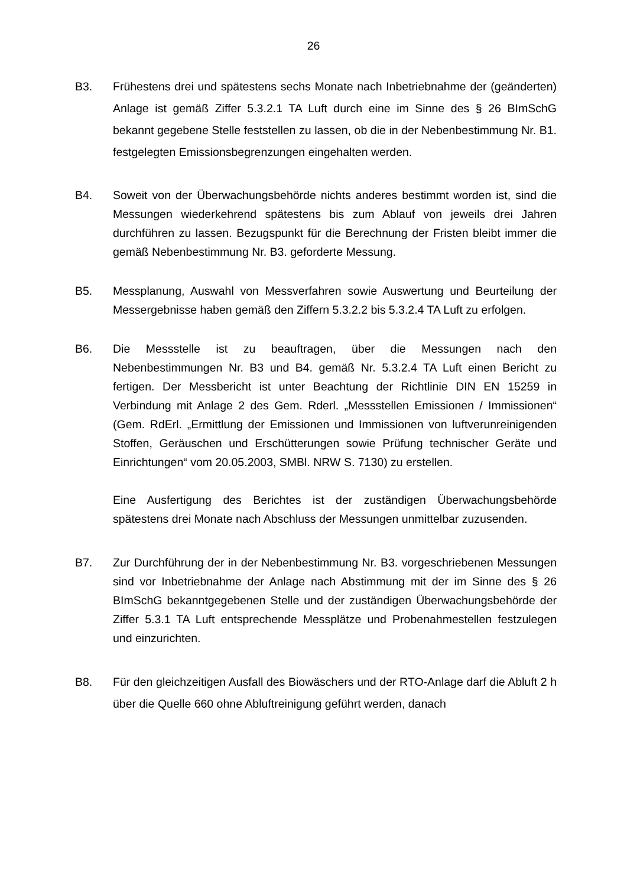26
B3. Frühestens drei und spätestens sechs Monate nach Inbetriebnahme der (geänderten) Anlage ist gemäß Ziffer 5.3.2.1 TA Luft durch eine im Sinne des § 26 BImSchG bekannt gegebene Stelle feststellen zu lassen, ob die in der Nebenbestimmung Nr. B1. festgelegten Emissionsbegrenzungen eingehalten werden.
B4. Soweit von der Überwachungsbehörde nichts anderes bestimmt worden ist, sind die Messungen wiederkehrend spätestens bis zum Ablauf von jeweils drei Jahren durchführen zu lassen. Bezugspunkt für die Berechnung der Fristen bleibt immer die gemäß Nebenbestimmung Nr. B3. geforderte Messung.
B5. Messplanung, Auswahl von Messverfahren sowie Auswertung und Beurteilung der Messergebnisse haben gemäß den Ziffern 5.3.2.2 bis 5.3.2.4 TA Luft zu erfolgen.
B6. Die Messstelle ist zu beauftragen, über die Messungen nach den Nebenbestimmungen Nr. B3 und B4. gemäß Nr. 5.3.2.4 TA Luft einen Bericht zu fertigen. Der Messbericht ist unter Beachtung der Richtlinie DIN EN 15259 in Verbindung mit Anlage 2 des Gem. Rderl. „Messstellen Emissionen / Immissionen“ (Gem. RdErl. „Ermittlung der Emissionen und Immissionen von luftverunreinigenden Stoffen, Geräuschen und Erschütterungen sowie Prüfung technischer Geräte und Einrichtungen“ vom 20.05.2003, SMBl. NRW S. 7130) zu erstellen.
Eine Ausfertigung des Berichtes ist der zuständigen Überwachungsbehörde spätestens drei Monate nach Abschluss der Messungen unmittelbar zuzusenden.
B7. Zur Durchführung der in der Nebenbestimmung Nr. B3. vorgeschriebenen Messungen sind vor Inbetriebnahme der Anlage nach Abstimmung mit der im Sinne des § 26 BImSchG bekanntgegebenen Stelle und der zuständigen Überwachungsbehörde der Ziffer 5.3.1 TA Luft entsprechende Messplätze und Probenahmestellen festzulegen und einzurichten.
B8. Für den gleichzeitigen Ausfall des Biowäschers und der RTO-Anlage darf die Abluft 2 h über die Quelle 660 ohne Abluftreinigung geführt werden, danach